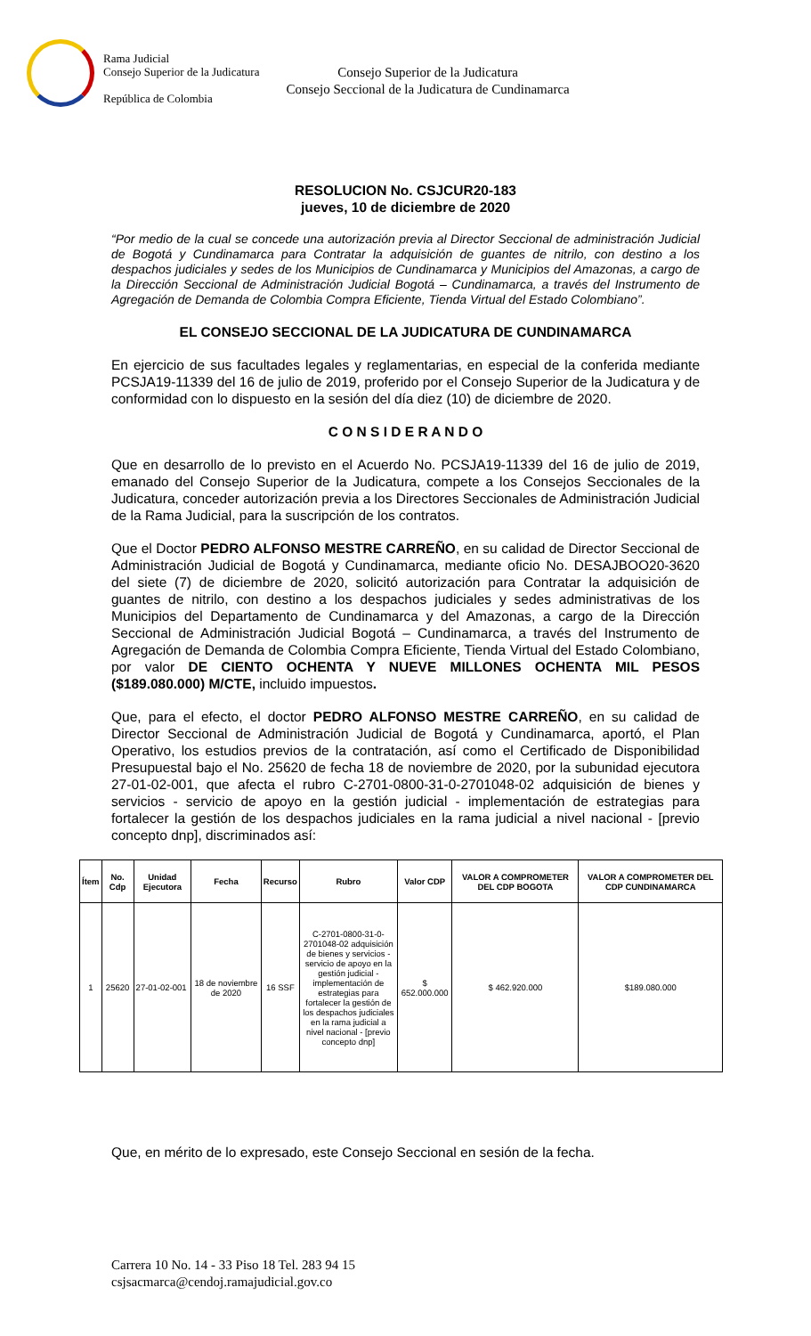Rama Judicial
Consejo Superior de la Judicatura
República de Colombia
Consejo Superior de la Judicatura
Consejo Seccional de la Judicatura de Cundinamarca
RESOLUCION No. CSJCUR20-183
jueves, 10 de diciembre de 2020
“Por medio de la cual se concede una autorización previa al Director Seccional de administración Judicial de Bogotá y Cundinamarca para Contratar la adquisición de guantes de nitrilo, con destino a los despachos judiciales y sedes de los Municipios de Cundinamarca y Municipios del Amazonas, a cargo de la Dirección Seccional de Administración Judicial Bogotá – Cundinamarca, a través del Instrumento de Agregación de Demanda de Colombia Compra Eficiente, Tienda Virtual del Estado Colombiano”.
EL CONSEJO SECCIONAL DE LA JUDICATURA DE CUNDINAMARCA
En ejercicio de sus facultades legales y reglamentarias, en especial de la conferida mediante PCSJA19-11339 del 16 de julio de 2019, proferido por el Consejo Superior de la Judicatura y de conformidad con lo dispuesto en la sesión del día diez (10) de diciembre de 2020.
C O N S I D E R A N D O
Que en desarrollo de lo previsto en el Acuerdo No. PCSJA19-11339 del 16 de julio de 2019, emanado del Consejo Superior de la Judicatura, compete a los Consejos Seccionales de la Judicatura, conceder autorización previa a los Directores Seccionales de Administración Judicial de la Rama Judicial, para la suscripción de los contratos.
Que el Doctor PEDRO ALFONSO MESTRE CARREÑO, en su calidad de Director Seccional de Administración Judicial de Bogotá y Cundinamarca, mediante oficio No. DESAJBOO20-3620 del siete (7) de diciembre de 2020, solicitó autorización para Contratar la adquisición de guantes de nitrilo, con destino a los despachos judiciales y sedes administrativas de los Municipios del Departamento de Cundinamarca y del Amazonas, a cargo de la Dirección Seccional de Administración Judicial Bogotá – Cundinamarca, a través del Instrumento de Agregación de Demanda de Colombia Compra Eficiente, Tienda Virtual del Estado Colombiano, por valor DE CIENTO OCHENTA Y NUEVE MILLONES OCHENTA MIL PESOS ($189.080.000) M/CTE, incluido impuestos.
Que, para el efecto, el doctor PEDRO ALFONSO MESTRE CARREÑO, en su calidad de Director Seccional de Administración Judicial de Bogotá y Cundinamarca, aportó, el Plan Operativo, los estudios previos de la contratación, así como el Certificado de Disponibilidad Presupuestal bajo el No. 25620 de fecha 18 de noviembre de 2020, por la subunidad ejecutora 27-01-02-001, que afecta el rubro C-2701-0800-31-0-2701048-02 adquisición de bienes y servicios - servicio de apoyo en la gestión judicial - implementación de estrategias para fortalecer la gestión de los despachos judiciales en la rama judicial a nivel nacional - [previo concepto dnp], discriminados así:
| Ítem | No. Cdp | Unidad Ejecutora | Fecha | Recurso | Rubro | Valor CDP | VALOR A COMPROMETER DEL CDP BOGOTA | VALOR A COMPROMETER DEL CDP CUNDINAMARCA |
| --- | --- | --- | --- | --- | --- | --- | --- | --- |
| 1 | 25620 | 27-01-02-001 | 18 de noviembre de 2020 | 16 SSF | C-2701-0800-31-0-2701048-02 adquisición de bienes y servicios - servicio de apoyo en la gestión judicial - implementación de estrategias para fortalecer la gestión de los despachos judiciales en la rama judicial a nivel nacional - [previo concepto dnp] | $ 652.000.000 | $ 462.920.000 | $189.080.000 |
Que, en mérito de lo expresado, este Consejo Seccional en sesión de la fecha.
Carrera 10 No. 14 - 33 Piso 18 Tel. 283 94 15
csjsacmarca@cendoj.ramajudicial.gov.co